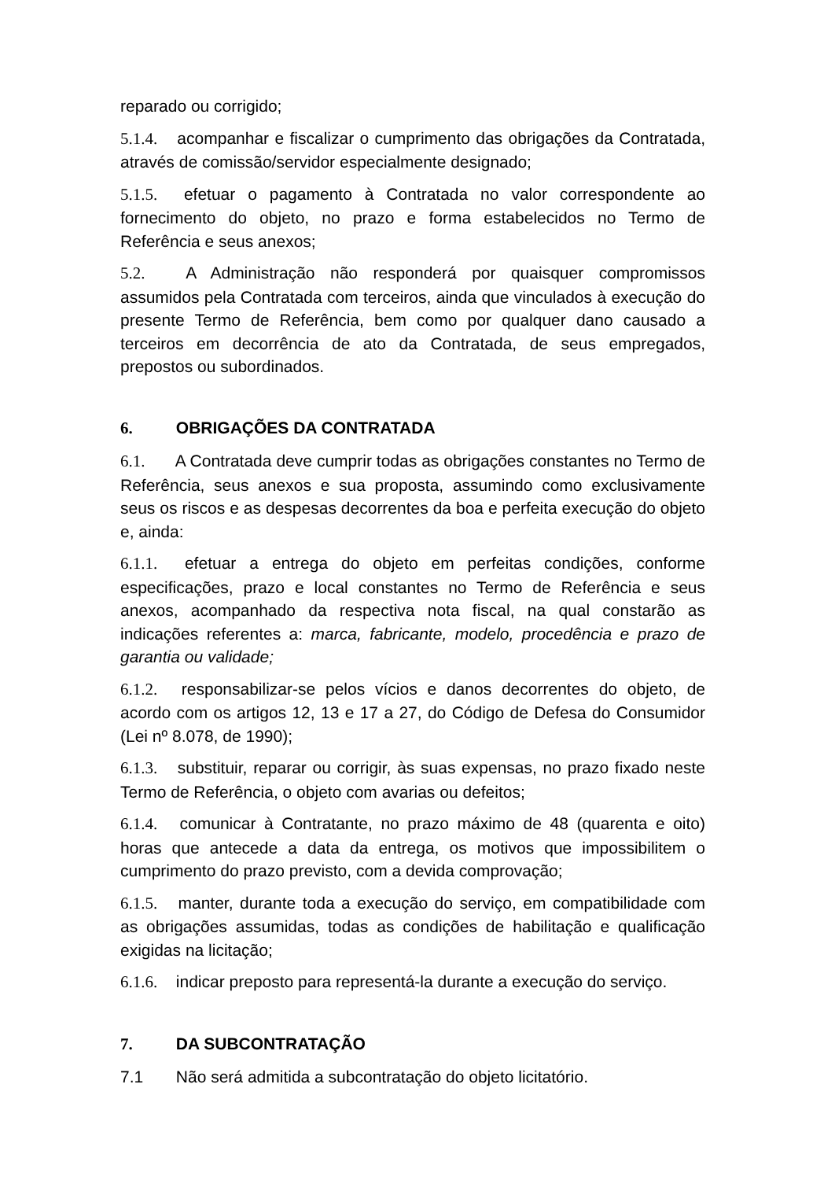reparado ou corrigido;
5.1.4. acompanhar e fiscalizar o cumprimento das obrigações da Contratada, através de comissão/servidor especialmente designado;
5.1.5. efetuar o pagamento à Contratada no valor correspondente ao fornecimento do objeto, no prazo e forma estabelecidos no Termo de Referência e seus anexos;
5.2. A Administração não responderá por quaisquer compromissos assumidos pela Contratada com terceiros, ainda que vinculados à execução do presente Termo de Referência, bem como por qualquer dano causado a terceiros em decorrência de ato da Contratada, de seus empregados, prepostos ou subordinados.
6. OBRIGAÇÕES DA CONTRATADA
6.1. A Contratada deve cumprir todas as obrigações constantes no Termo de Referência, seus anexos e sua proposta, assumindo como exclusivamente seus os riscos e as despesas decorrentes da boa e perfeita execução do objeto e, ainda:
6.1.1. efetuar a entrega do objeto em perfeitas condições, conforme especificações, prazo e local constantes no Termo de Referência e seus anexos, acompanhado da respectiva nota fiscal, na qual constarão as indicações referentes a: marca, fabricante, modelo, procedência e prazo de garantia ou validade;
6.1.2. responsabilizar-se pelos vícios e danos decorrentes do objeto, de acordo com os artigos 12, 13 e 17 a 27, do Código de Defesa do Consumidor (Lei nº 8.078, de 1990);
6.1.3. substituir, reparar ou corrigir, às suas expensas, no prazo fixado neste Termo de Referência, o objeto com avarias ou defeitos;
6.1.4. comunicar à Contratante, no prazo máximo de 48 (quarenta e oito) horas que antecede a data da entrega, os motivos que impossibilitem o cumprimento do prazo previsto, com a devida comprovação;
6.1.5. manter, durante toda a execução do serviço, em compatibilidade com as obrigações assumidas, todas as condições de habilitação e qualificação exigidas na licitação;
6.1.6. indicar preposto para representá-la durante a execução do serviço.
7. DA SUBCONTRATAÇÃO
7.1 Não será admitida a subcontratação do objeto licitatório.